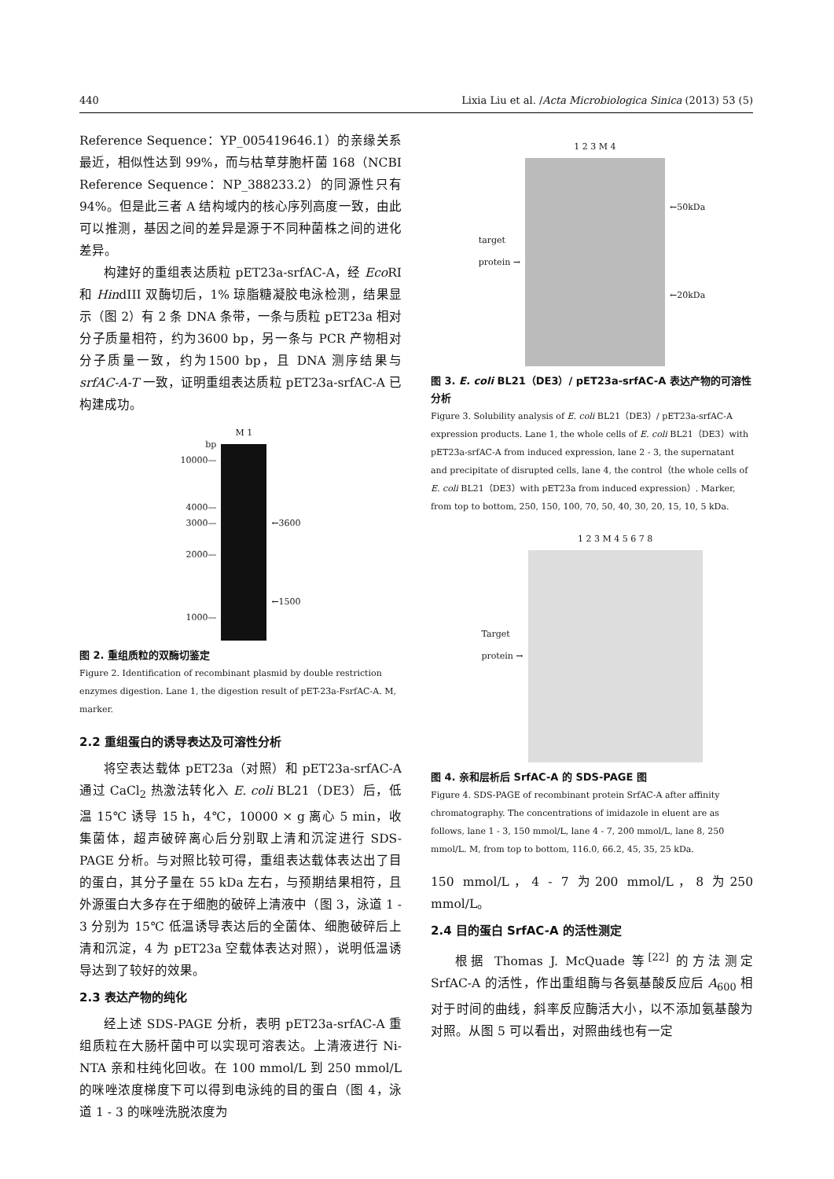440 Lixia Liu et al. /Acta Microbiologica Sinica (2013) 53 (5)
Reference Sequence：YP_005419646.1）的亲缘关系最近，相似性达到 99%，而与枯草芽胞杆菌 168（NCBI Reference Sequence：NP_388233.2）的同源性只有 94%。但是此三者 A 结构域内的核心序列高度一致，由此可以推测，基因之间的差异是源于不同种菌株之间的进化差异。
构建好的重组表达质粒 pET23a-srfAC-A，经 Eco RI 和 HindIII 双酶切后，1% 琼脂糖凝胶电泳检测，结果显示（图 2）有 2 条 DNA 条带，一条与质粒 pET23a 相对分子质量相符，约为3600 bp，另一条与 PCR 产物相对分子质量一致，约为1500 bp，且 DNA 测序结果与 srfAC-A-T 一致，证明重组表达质粒 pET23a-srfAC-A 已构建成功。
bp
10000—
4000—
3000—
2000—
1000—
M 1
←3600
←1500
图 2. 重组质粒的双酶切鉴定
Figure 2. Identification of recombinant plasmid by double restriction enzymes digestion. Lane 1, the digestion result of pET-23a-FsrfAC-A. M, marker.
2.2 重组蛋白的诱导表达及可溶性分析
将空表达载体 pET23a（对照）和 pET23a-srfAC-A 通过 CaCl<sub>2</sub> 热激法转化入 E. coli BL21（DE3）后，低温 15℃ 诱导 15 h，4℃，10000 × g 离心 5 min，收集菌体，超声破碎离心后分别取上清和沉淀进行 SDS-PAGE 分析。与对照比较可得，重组表达载体表达出了目的蛋白，其分子量在 55 kDa 左右，与预期结果相符，且外源蛋白大多存在于细胞的破碎上清液中（图 3，泳道 1 - 3 分别为 15℃ 低温诱导表达后的全菌体、细胞破碎后上清和沉淀，4 为 pET23a 空载体表达对照），说明低温诱导达到了较好的效果。
2.3 表达产物的纯化
经上述 SDS-PAGE 分析，表明 pET23a-srfAC-A 重组质粒在大肠杆菌中可以实现可溶表达。上清液进行 Ni-NTA 亲和柱纯化回收。在 100 mmol/L 到 250 mmol/L的咪唑浓度梯度下可以得到电泳纯的目的蛋白（图 4，泳道 1 - 3 的咪唑洗脱浓度为
target
protein →
1 2 3 M 4
←50kDa
←20kDa
图 3. E. coli BL21（DE3）/ pET23a-srfAC-A 表达产物的可溶性分析
Figure 3. Solubility analysis of E. coli BL21（DE3）/ pET23a-srfAC-A expression products. Lane 1, the whole cells of E. coli BL21（DE3）with pET23a-srfAC-A from induced expression, lane 2 - 3, the supernatant and precipitate of disrupted cells, lane 4, the control（the whole cells of E. coli BL21（DE3）with pET23a from induced expression）. Marker, from top to bottom, 250, 150, 100, 70, 50, 40, 30, 20, 15, 10, 5 kDa.
Target
protein →
1 2 3 M 4 5 6 7 8
图 4. 亲和层析后 SrfAC-A 的 SDS-PAGE 图
Figure 4. SDS-PAGE of recombinant protein SrfAC-A after affinity chromatography. The concentrations of imidazole in eluent are as follows, lane 1 - 3, 150 mmol/L, lane 4 - 7, 200 mmol/L, lane 8, 250 mmol/L. M, from top to bottom, 116.0, 66.2, 45, 35, 25 kDa.
150 mmol/L，4 - 7 为200 mmol/L，8 为250 mmol/L。
2.4 目的蛋白 SrfAC-A 的活性测定
根据 Thomas J. McQuade 等<sup>[22]</sup> 的方法测定 SrfAC-A 的活性，作出重组酶与各氨基酸反应后 A<sub>600</sub> 相对于时间的曲线，斜率反应酶活大小，以不添加氨基酸为对照。从图 5 可以看出，对照曲线也有一定